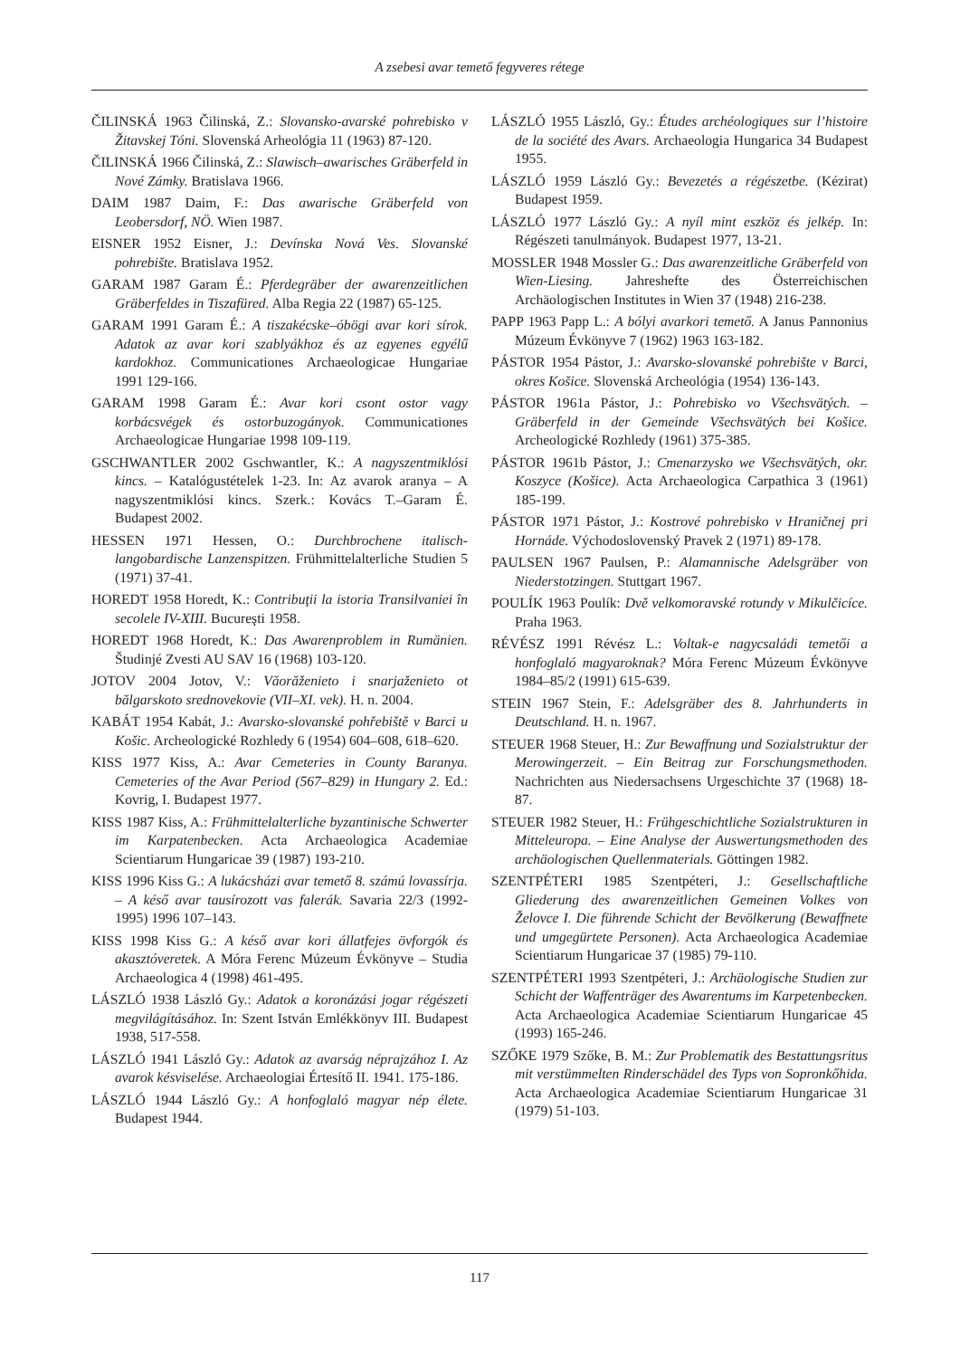A zsebesi avar temető fegyveres rétege
ČILINSKÁ 1963 Čilinská, Z.: Slovansko-avarské pohrebisko v Žitavskej Tóni. Slovenská Arheológia 11 (1963) 87-120.
ČILINSKÁ 1966 Čilinská, Z.: Slawisch–awarisches Gräberfeld in Nové Zámky. Bratislava 1966.
DAIM 1987 Daim, F.: Das awarische Gräberfeld von Leobersdorf, NÖ. Wien 1987.
EISNER 1952 Eisner, J.: Devínska Nová Ves. Slovanské pohrebište. Bratislava 1952.
GARAM 1987 Garam É.: Pferdegräber der awarenzeitlichen Gräberfeldes in Tiszafüred. Alba Regia 22 (1987) 65-125.
GARAM 1991 Garam É.: A tiszakécske–óbögi avar kori sírok. Adatok az avar kori szablyákhoz és az egyenes egyélű kardokhoz. Communicationes Archaeologicae Hungariae 1991 129-166.
GARAM 1998 Garam É.: Avar kori csont ostor vagy korbácsvégek és ostorbuzogányok. Communicationes Archaeologicae Hungariae 1998 109-119.
GSCHWANTLER 2002 Gschwantler, K.: A nagyszentmiklósi kincs. – Katalógustételek 1-23. In: Az avarok aranya – A nagyszentmiklósi kincs. Szerk.: Kovács T.–Garam É. Budapest 2002.
HESSEN 1971 Hessen, O.: Durchbrochene italisch-langobardische Lanzenspitzen. Frühmittelalterliche Studien 5 (1971) 37-41.
HOREDT 1958 Horedt, K.: Contribuţii la istoria Transilvaniei în secolele IV-XIII. Bucureşti 1958.
HOREDT 1968 Horedt, K.: Das Awarenproblem in Rumänien. Študinjé Zvesti AU SAV 16 (1968) 103-120.
JOTOV 2004 Jotov, V.: Văorăženieto i snarjaženieto ot bălgarskoto srednovekovie (VII–XI. vek). H. n. 2004.
KABÁT 1954 Kabát, J.: Avarsko-slovanské pohřebiště v Barci u Košic. Archeologické Rozhledy 6 (1954) 604–608, 618–620.
KISS 1977 Kiss, A.: Avar Cemeteries in County Baranya. Cemeteries of the Avar Period (567–829) in Hungary 2. Ed.: Kovrig, I. Budapest 1977.
KISS 1987 Kiss, A.: Frühmittelalterliche byzantinische Schwerter im Karpatenbecken. Acta Archaeologica Academiae Scientiarum Hungaricae 39 (1987) 193-210.
KISS 1996 Kiss G.: A lukácsházi avar temető 8. számú lovassírja. – A késő avar tausírozott vas falerák. Savaria 22/3 (1992-1995) 1996 107–143.
KISS 1998 Kiss G.: A késő avar kori állatfejes övforgók és akasztóveretek. A Móra Ferenc Múzeum Évkönyve – Studia Archaeologica 4 (1998) 461-495.
LÁSZLÓ 1938 László Gy.: Adatok a koronázási jogar régészeti megvilágításához. In: Szent István Emlékkönyv III. Budapest 1938, 517-558.
LÁSZLÓ 1941 László Gy.: Adatok az avarság néprajzához I. Az avarok késviselése. Archaeologiai Értesítő II. 1941. 175-186.
LÁSZLÓ 1944 László Gy.: A honfoglaló magyar nép élete. Budapest 1944.
LÁSZLÓ 1955 László, Gy.: Études archéologiques sur l’histoire de la société des Avars. Archaeologia Hungarica 34 Budapest 1955.
LÁSZLÓ 1959 László Gy.: Bevezetés a régészetbe. (Kézirat) Budapest 1959.
LÁSZLÓ 1977 László Gy.: A nyíl mint eszköz és jelkép. In: Régészeti tanulmányok. Budapest 1977, 13-21.
MOSSLER 1948 Mossler G.: Das awarenzeitliche Gräberfeld von Wien-Liesing. Jahreshefte des Österreichischen Archäologischen Institutes in Wien 37 (1948) 216-238.
PAPP 1963 Papp L.: A bólyi avarkori temető. A Janus Pannonius Múzeum Évkönyve 7 (1962) 1963 163-182.
PÁSTOR 1954 Pástor, J.: Avarsko-slovanské pohrebište v Barci, okres Košice. Slovenská Archeológia (1954) 136-143.
PÁSTOR 1961a Pástor, J.: Pohrebisko vo Všechsvätých. – Gräberfeld in der Gemeinde Všechsvätých bei Košice. Archeologické Rozhledy (1961) 375-385.
PÁSTOR 1961b Pástor, J.: Cmenarzysko we Všechsvätých, okr. Koszyce (Košice). Acta Archaeologica Carpathica 3 (1961) 185-199.
PÁSTOR 1971 Pástor, J.: Kostrové pohrebisko v Hraničnej pri Hornáde. Východoslovenský Pravek 2 (1971) 89-178.
PAULSEN 1967 Paulsen, P.: Alamannische Adelsgräber von Niederstotzingen. Stuttgart 1967.
POULÍK 1963 Poulík: Dvě velkomoravské rotundy v Mikulčicíce. Praha 1963.
RÉVÉSZ 1991 Révész L.: Voltak-e nagycsaládi temetői a honfoglaló magyaroknak? Móra Ferenc Múzeum Évkönyve 1984–85/2 (1991) 615-639.
STEIN 1967 Stein, F.: Adelsgräber des 8. Jahrhunderts in Deutschland. H. n. 1967.
STEUER 1968 Steuer, H.: Zur Bewaffnung und Sozialstruktur der Merowingerzeit. – Ein Beitrag zur Forschungsmethoden. Nachrichten aus Niedersachsens Urgeschichte 37 (1968) 18-87.
STEUER 1982 Steuer, H.: Frühgeschichtliche Sozialstrukturen in Mitteleuropa. – Eine Analyse der Auswertungsmethoden des archäologischen Quellenmaterials. Göttingen 1982.
SZENTPÉTERI 1985 Szentpéteri, J.: Gesellschaftliche Gliederung des awarenzeitlichen Gemeinen Volkes von Želovce I. Die führende Schicht der Bevölkerung (Bewaffnete und umgegürtete Personen). Acta Archaeologica Academiae Scientiarum Hungaricae 37 (1985) 79-110.
SZENTPÉTERI 1993 Szentpéteri, J.: Archäologische Studien zur Schicht der Waffenträger des Awarentums im Karpetenbecken. Acta Archaeologica Academiae Scientiarum Hungaricae 45 (1993) 165-246.
SZŐKE 1979 Szőke, B. M.: Zur Problematik des Bestattungsritus mit verstümmelten Rinderschädel des Typs von Sopronkőhida. Acta Archaeologica Academiae Scientiarum Hungaricae 31 (1979) 51-103.
117